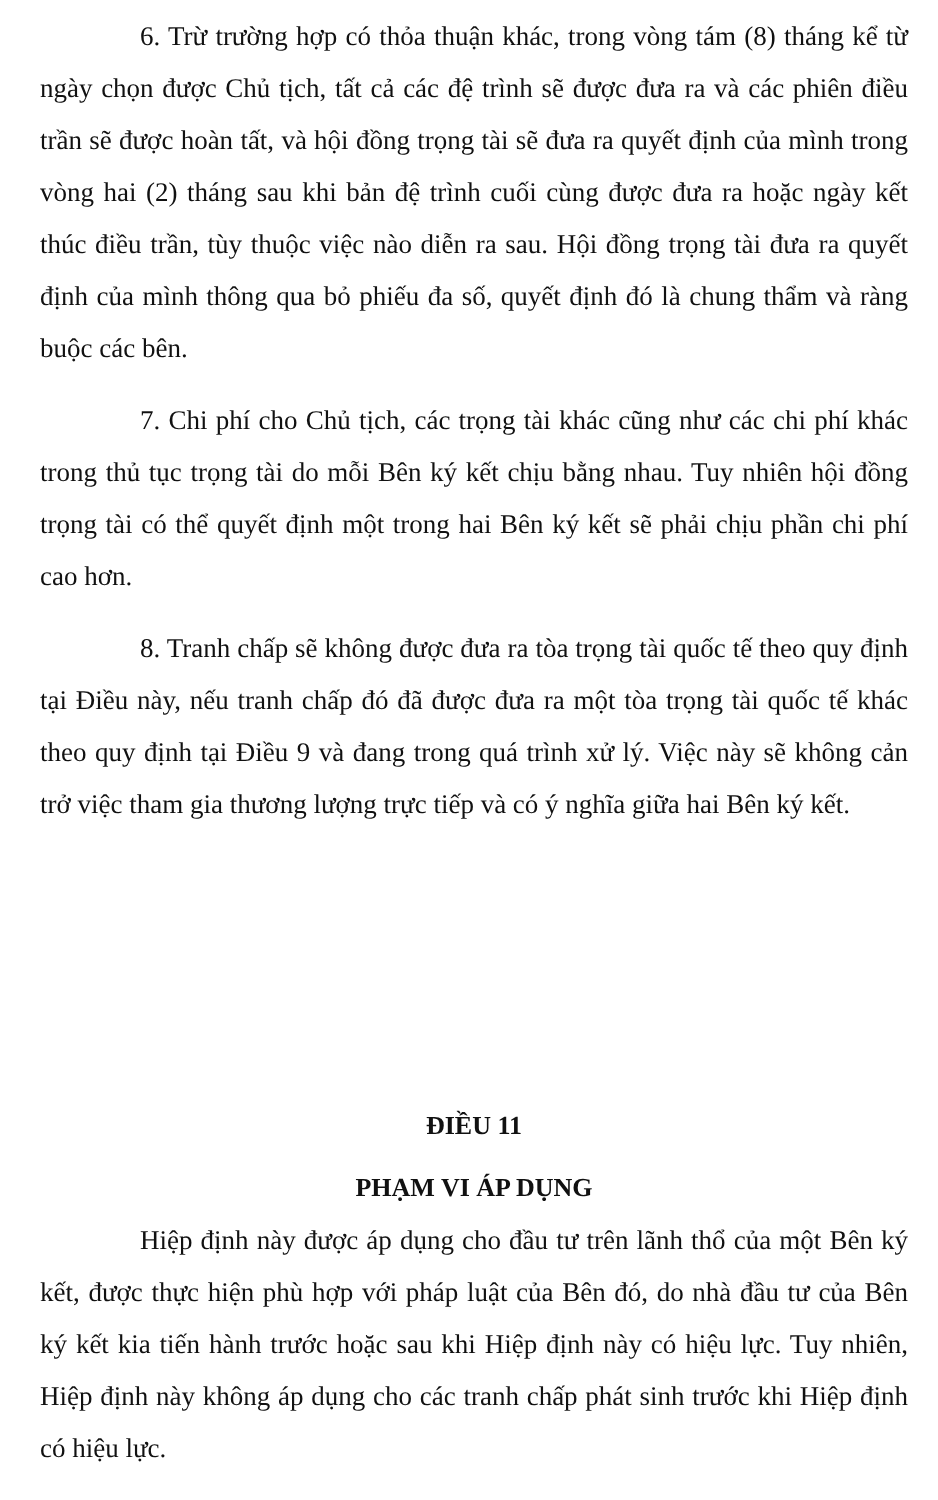6. Trừ trường hợp có thỏa thuận khác, trong vòng tám (8) tháng kể từ ngày chọn được Chủ tịch, tất cả các đệ trình sẽ được đưa ra và các phiên điều trần sẽ được hoàn tất, và hội đồng trọng tài sẽ đưa ra quyết định của mình trong vòng hai (2) tháng sau khi bản đệ trình cuối cùng được đưa ra hoặc ngày kết thúc điều trần, tùy thuộc việc nào diễn ra sau. Hội đồng trọng tài đưa ra quyết định của mình thông qua bỏ phiếu đa số, quyết định đó là chung thẩm và ràng buộc các bên.
7. Chi phí cho Chủ tịch, các trọng tài khác cũng như các chi phí khác trong thủ tục trọng tài do mỗi Bên ký kết chịu bằng nhau. Tuy nhiên hội đồng trọng tài có thể quyết định một trong hai Bên ký kết sẽ phải chịu phần chi phí cao hơn.
8. Tranh chấp sẽ không được đưa ra tòa trọng tài quốc tế theo quy định tại Điều này, nếu tranh chấp đó đã được đưa ra một tòa trọng tài quốc tế khác theo quy định tại Điều 9 và đang trong quá trình xử lý. Việc này sẽ không cản trở việc tham gia thương lượng trực tiếp và có ý nghĩa giữa hai Bên ký kết.
ĐIỀU 11
PHẠM VI ÁP DỤNG
Hiệp định này được áp dụng cho đầu tư trên lãnh thổ của một Bên ký kết, được thực hiện phù hợp với pháp luật của Bên đó, do nhà đầu tư của Bên ký kết kia tiến hành trước hoặc sau khi Hiệp định này có hiệu lực. Tuy nhiên, Hiệp định này không áp dụng cho các tranh chấp phát sinh trước khi Hiệp định có hiệu lực.